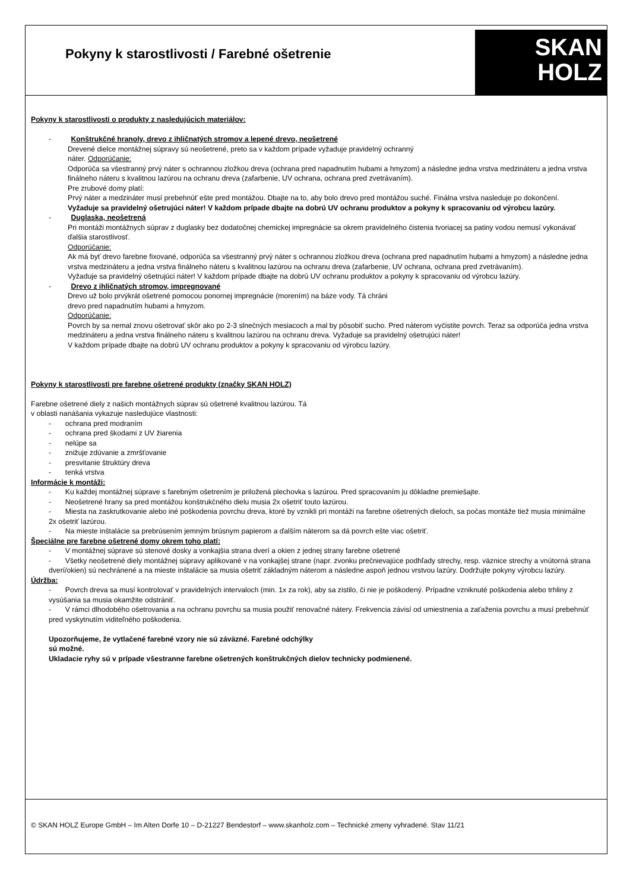Pokyny k starostlivosti / Farebné ošetrenie
SKAN
HOLZ
Pokyny k starostlivosti o produkty z nasledujúcich materiálov:
- Konštrukčné hranoly, drevo z ihličnatých stromov a lepené drevo, neošetrené
Drevené dielce montážnej súpravy sú neošetrené, preto sa v každom prípade vyžaduje pravidelný ochranný
náter. Odporúčanie:
Odporúča sa všestranný prvý náter s ochrannou zložkou dreva (ochrana pred napadnutím hubami a hmyzom) a následne jedna vrstva medzináteru a jedna vrstva finálneho náteru s kvalitnou lazúrou na ochranu dreva (zafarbenie, UV ochrana, ochrana pred zvetrávaním).
Pre zrubové domy platí:
Prvý náter a medzináter musí prebehnúť ešte pred montážou. Dbajte na to, aby bolo drevo pred montážou suché. Finálna vrstva nasleduje po dokončení.
Vyžaduje sa pravidelný ošetrujúci náter! V každom prípade dbajte na dobrú UV ochranu produktov a pokyny k spracovaniu od výrobcu lazúry.
- Duglaska, neošetrená
Pri montáži montážnych súprav z duglasky bez dodatočnej chemickej impregnácie sa okrem pravidelného čistenia tvoriacej sa patiny vodou nemusí vykonávať ďalšia starostlivosť.
Odporúčanie:
Ak má byť drevo farebne fixované, odporúča sa všestranný prvý náter s ochrannou zložkou dreva (ochrana pred napadnutím hubami a hmyzom) a následne jedna vrstva medzináteru a jedna vrstva finálneho náteru s kvalitnou lazúrou na ochranu dreva (zafarbenie, UV ochrana, ochrana pred zvetrávaním).
Vyžaduje sa pravidelný ošetrujúci náter! V každom prípade dbajte na dobrú UV ochranu produktov a pokyny k spracovaniu od výrobcu lazúry.
- Drevo z ihličnatých stromov, impregnované
Drevo už bolo prvýkrát ošetrené pomocou ponornej impregnácie (morením) na báze vody. Tá chráni
drevo pred napadnutím hubami a hmyzom.
Odporúčanie:
Povrch by sa nemal znovu ošetrovať skôr ako po 2-3 slnečných mesiacoch a mal by pôsobiť sucho. Pred náterom vyčistite povrch. Teraz sa odporúča jedna vrstva medzináteru a jedna vrstva finálneho náteru s kvalitnou lazúrou na ochranu dreva. Vyžaduje sa pravidelný ošetrujúci náter!
V každom prípade dbajte na dobrú UV ochranu produktov a pokyny k spracovaniu od výrobcu lazúry.
Pokyny k starostlivosti pre farebne ošetrené produkty (značky SKAN HOLZ)
Farebne ošetrené diely z našich montážnych súprav sú ošetrené kvalitnou lazúrou. Tá
v oblasti nanášania vykazuje nasledujúce vlastnosti:
- ochrana pred modraním
- ochrana pred škodami z UV žiarenia
- nelúpe sa
- znižuje zdúvanie a zmršťovanie
- presvitanie štruktúry dreva
- tenká vrstva
Informácie k montáži:
- Ku každej montážnej súprave s farebným ošetrením je priložená plechovka s lazúrou. Pred spracovaním ju dôkladne premiešajte.
- Neošetrené hrany sa pred montážou konštrukčného dielu musia 2x ošetriť touto lazúrou.
- Miesta na zaskrutkovanie alebo iné poškodenia povrchu dreva, ktoré by vznikli pri montáži na farebne ošetrených dieloch, sa počas montáže tiež musia minimálne 2x ošetriť lazúrou.
- Na mieste inštalácie sa prebrúsením jemným brúsnym papierom a ďalším náterom sa dá povrch ešte viac ošetriť.
Špeciálne pre farebne ošetrené domy okrem toho platí:
- V montážnej súprave sú stenové dosky a vonkajšia strana dverí a okien z jednej strany farebne ošetrené
- Všetky neošetrené diely montážnej súpravy aplikované v na vonkajšej strane (napr. zvonku prečnievajúce podhľady strechy, resp. väznice strechy a vnútorná strana dverí/okien) sú nechránené a na mieste inštalácie sa musia ošetriť základným náterom a následne aspoň jednou vrstvou lazúry. Dodržujte pokyny výrobcu lazúry.
Údržba:
- Povrch dreva sa musí kontrolovať v pravidelných intervaloch (min. 1x za rok), aby sa zistilo, či nie je poškodený. Prípadne vzniknuté poškodenia alebo trhliny z vysúšania sa musia okamžite odstrániť.
- V rámci dlhodobého ošetrovania a na ochranu povrchu sa musia použiť renovačné nátery. Frekvencia závisí od umiestnenia a zaťaženia povrchu a musí prebehnúť pred vyskytnutím viditeľného poškodenia.
Upozorňujeme, že vytlačené farebné vzory nie sú záväzné. Farebné odchýlky
sú možné.
Ukladacie ryhy sú v prípade všestranne farebne ošetrených konštrukčných dielov technicky podmienené.
© SKAN HOLZ Europe GmbH – Im Alten Dorfe 10 – D-21227 Bendestorf – www.skanholz.com – Technické zmeny vyhradené. Stav 11/21